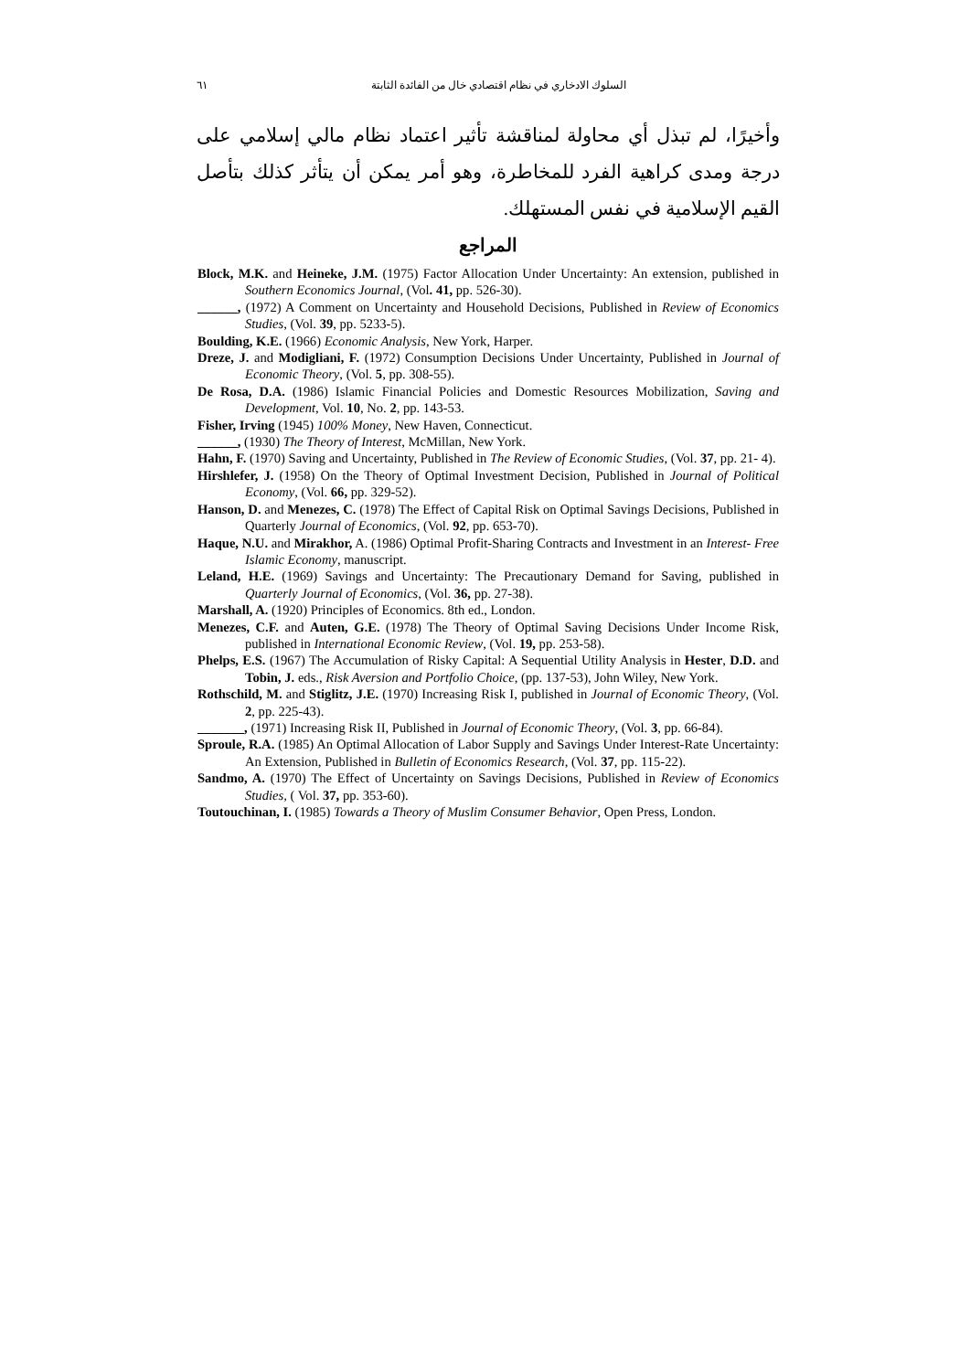السلوك الادخاري في نظام اقتصادي خال من الفائدة الثابتة ٦١
وأخيرًا، لم تبذل أي محاولة لمناقشة تأثير اعتماد نظام مالي إسلامي على درجة ومدى كراهية الفرد للمخاطرة، وهو أمر يمكن أن يتأثر كذلك بتأصل القيم الإسلامية في نفس المستهلك.
المراجع
Block, M.K. and Heineke, J.M. (1975) Factor Allocation Under Uncertainty: An extension, published in Southern Economics Journal, (Vol. 41, pp. 526-30).
______, (1972) A Comment on Uncertainty and Household Decisions, Published in Review of Economics Studies, (Vol. 39, pp. 5233-5).
Boulding, K.E. (1966) Economic Analysis, New York, Harper.
Dreze, J. and Modigliani, F. (1972) Consumption Decisions Under Uncertainty, Published in Journal of Economic Theory, (Vol. 5, pp. 308-55).
De Rosa, D.A. (1986) Islamic Financial Policies and Domestic Resources Mobilization, Saving and Development, Vol. 10, No. 2, pp. 143-53.
Fisher, Irving (1945) 100% Money, New Haven, Connecticut.
______, (1930) The Theory of Interest, McMillan, New York.
Hahn, F. (1970) Saving and Uncertainty, Published in The Review of Economic Studies, (Vol. 37, pp. 21- 4).
Hirshlefer, J. (1958) On the Theory of Optimal Investment Decision, Published in Journal of Political Economy, (Vol. 66, pp. 329-52).
Hanson, D. and Menezes, C. (1978) The Effect of Capital Risk on Optimal Savings Decisions, Published in Quarterly Journal of Economics, (Vol. 92, pp. 653-70).
Haque, N.U. and Mirakhor, A. (1986) Optimal Profit-Sharing Contracts and Investment in an Interest- Free Islamic Economy, manuscript.
Leland, H.E. (1969) Savings and Uncertainty: The Precautionary Demand for Saving, published in Quarterly Journal of Economics, (Vol. 36, pp. 27-38).
Marshall, A. (1920) Principles of Economics. 8th ed., London.
Menezes, C.F. and Auten, G.E. (1978) The Theory of Optimal Saving Decisions Under Income Risk, published in International Economic Review, (Vol. 19, pp. 253-58).
Phelps, E.S. (1967) The Accumulation of Risky Capital: A Sequential Utility Analysis in Hester, D.D. and Tobin, J. eds., Risk Aversion and Portfolio Choice, (pp. 137-53), John Wiley, New York.
Rothschild, M. and Stiglitz, J.E. (1970) Increasing Risk I, published in Journal of Economic Theory, (Vol. 2, pp. 225-43).
_______, (1971) Increasing Risk II, Published in Journal of Economic Theory, (Vol. 3, pp. 66-84).
Sproule, R.A. (1985) An Optimal Allocation of Labor Supply and Savings Under Interest-Rate Uncertainty: An Extension, Published in Bulletin of Economics Research, (Vol. 37, pp. 115-22).
Sandmo, A. (1970) The Effect of Uncertainty on Savings Decisions, Published in Review of Economics Studies, ( Vol. 37, pp. 353-60).
Toutouchinan, I. (1985) Towards a Theory of Muslim Consumer Behavior, Open Press, London.